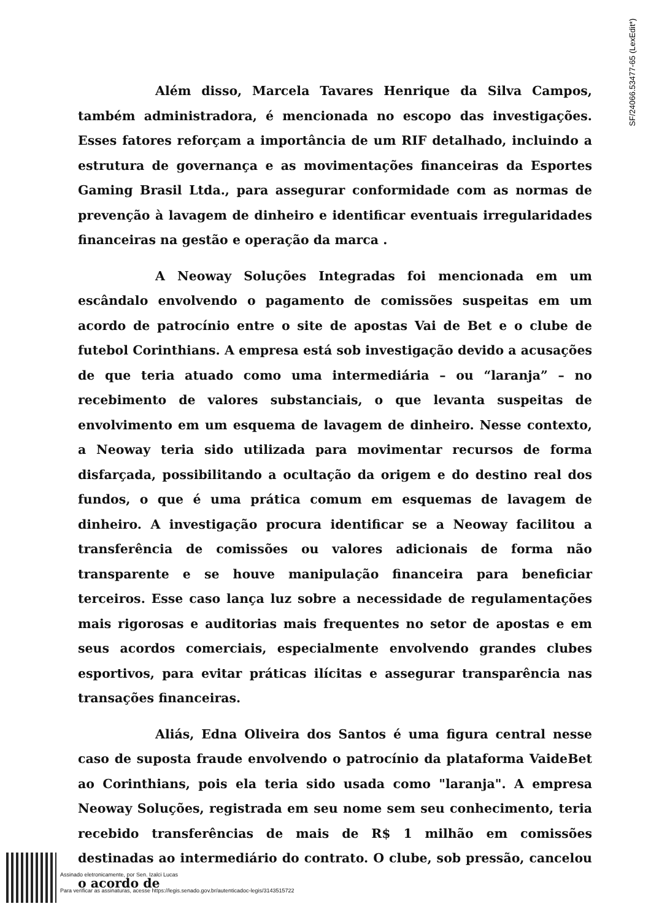SF/24066.53477-65 (LexEdit*)
Além disso, Marcela Tavares Henrique da Silva Campos, também administradora, é mencionada no escopo das investigações. Esses fatores reforçam a importância de um RIF detalhado, incluindo a estrutura de governança e as movimentações financeiras da Esportes Gaming Brasil Ltda., para assegurar conformidade com as normas de prevenção à lavagem de dinheiro e identificar eventuais irregularidades financeiras na gestão e operação da marca .
A Neoway Soluções Integradas foi mencionada em um escândalo envolvendo o pagamento de comissões suspeitas em um acordo de patrocínio entre o site de apostas Vai de Bet e o clube de futebol Corinthians. A empresa está sob investigação devido a acusações de que teria atuado como uma intermediária – ou “laranja” – no recebimento de valores substanciais, o que levanta suspeitas de envolvimento em um esquema de lavagem de dinheiro. Nesse contexto, a Neoway teria sido utilizada para movimentar recursos de forma disfarçada, possibilitando a ocultação da origem e do destino real dos fundos, o que é uma prática comum em esquemas de lavagem de dinheiro. A investigação procura identificar se a Neoway facilitou a transferência de comissões ou valores adicionais de forma não transparente e se houve manipulação financeira para beneficiar terceiros. Esse caso lança luz sobre a necessidade de regulamentações mais rigorosas e auditorias mais frequentes no setor de apostas e em seus acordos comerciais, especialmente envolvendo grandes clubes esportivos, para evitar práticas ilícitas e assegurar transparência nas transações financeiras.
Aliás, Edna Oliveira dos Santos é uma figura central nesse caso de suposta fraude envolvendo o patrocínio da plataforma VaideBet ao Corinthians, pois ela teria sido usada como "laranja". A empresa Neoway Soluções, registrada em seu nome sem seu conhecimento, teria recebido transferências de mais de R$ 1 milhão em comissões destinadas ao intermediário do contrato. O clube, sob pressão, cancelou o acordo de
Assinado eletronicamente, por Sen. Izalci Lucas
Para verificar as assinaturas, acesse https://legis.senado.gov.br/autenticadoc-legis/3143515722